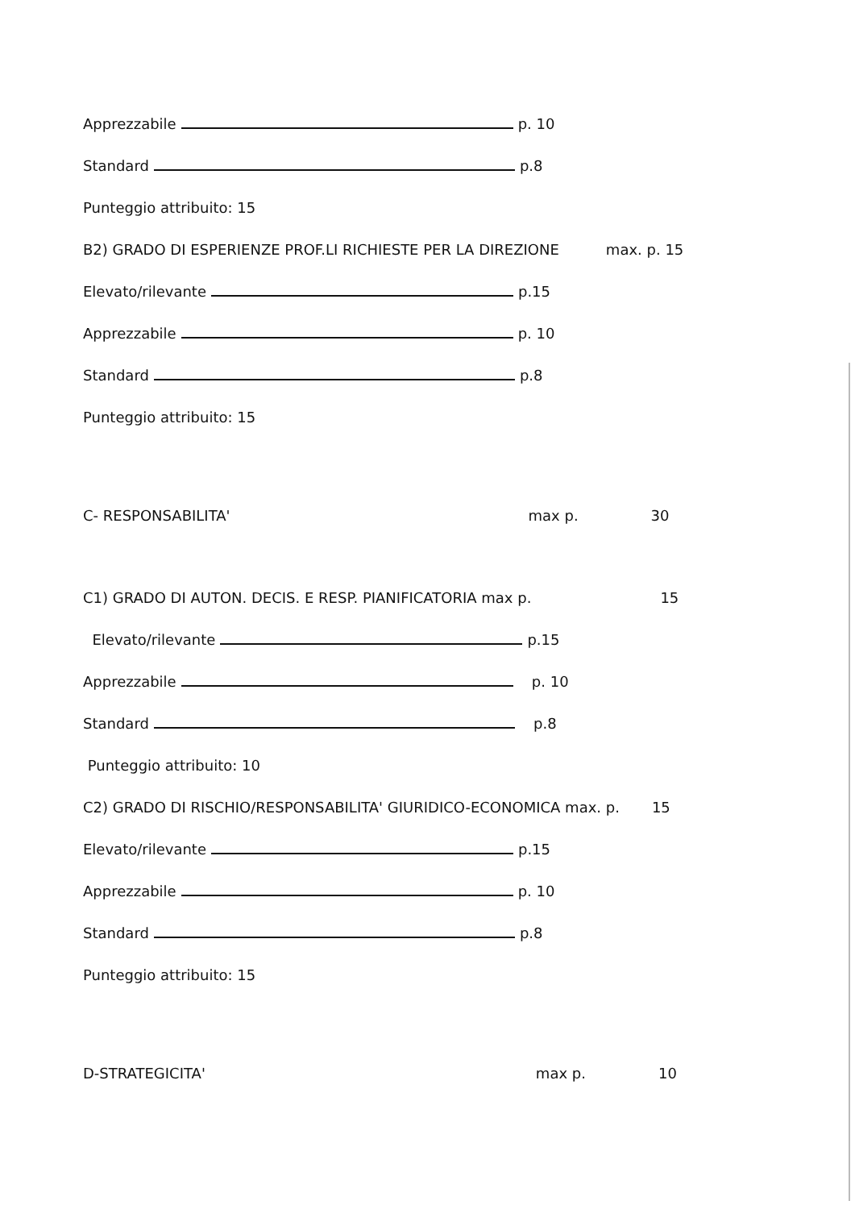Apprezzabile p. 10
Standard p.8
Punteggio attribuito: 15
B2) GRADO DI ESPERIENZE PROF.LI RICHIESTE PER LA DIREZIONE max. p. 15
Elevato/rilevante p.15
Apprezzabile p. 10
Standard p.8
Punteggio attribuito: 15
C- RESPONSABILITA' max p. 30
C1) GRADO DI AUTON. DECIS. E RESP. PIANIFICATORIA max p. 15
Elevato/rilevante p.15
Apprezzabile p. 10
Standard p.8
Punteggio attribuito: 10
C2) GRADO DI RISCHIO/RESPONSABILITA' GIURIDICO-ECONOMICA max. p. 15
Elevato/rilevante p.15
Apprezzabile p. 10
Standard p.8
Punteggio attribuito: 15
D-STRATEGICITA' max p. 10